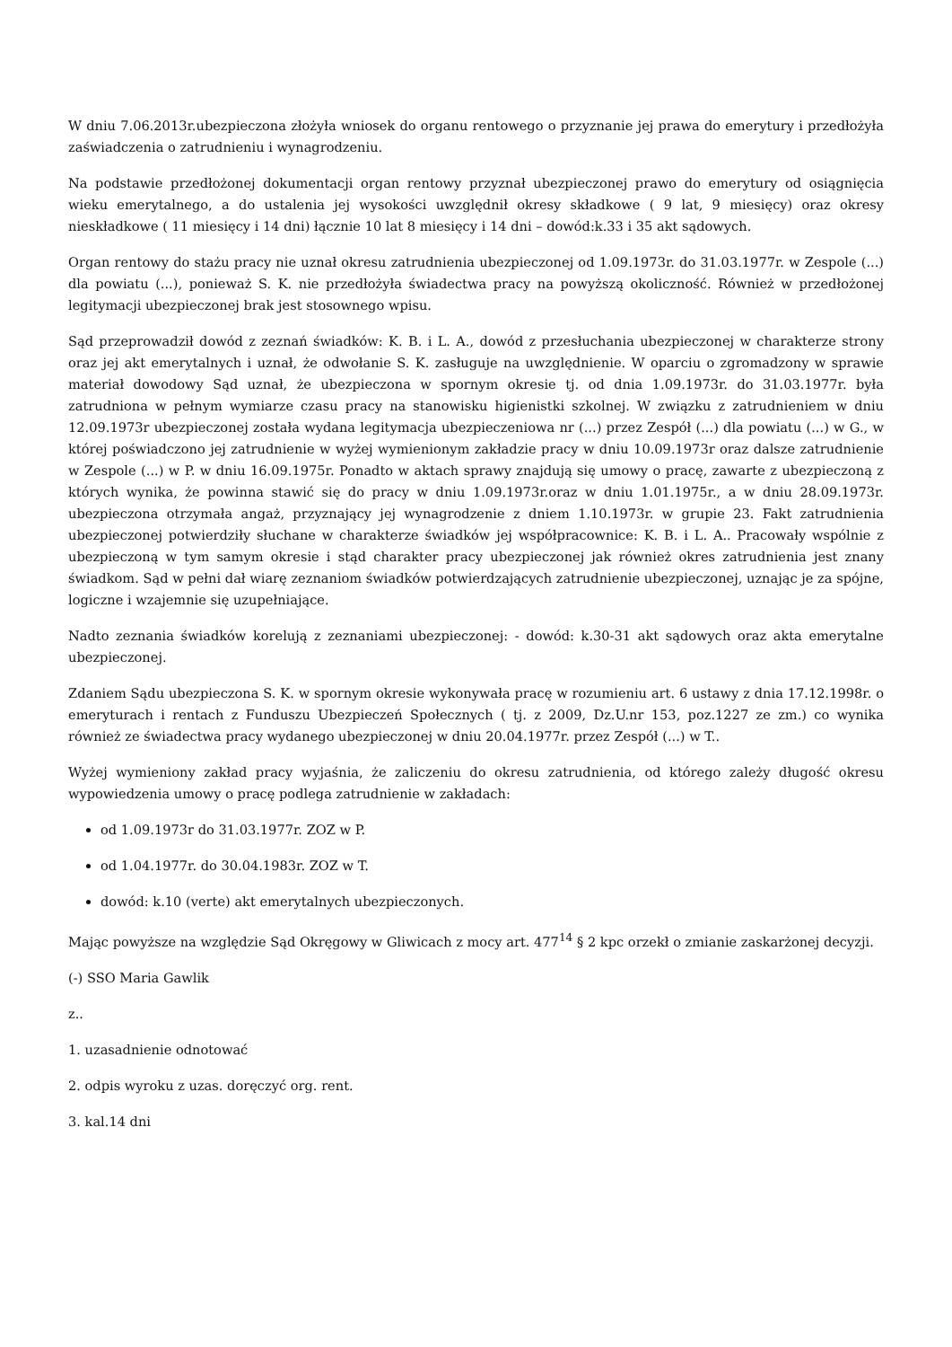W dniu 7.06.2013r.ubezpieczona złożyła wniosek do organu rentowego o przyznanie jej prawa do emerytury i przedłożyła zaświadczenia o zatrudnieniu i wynagrodzeniu.
Na podstawie przedłożonej dokumentacji organ rentowy przyznał ubezpieczonej prawo do emerytury od osiągnięcia wieku emerytalnego, a do ustalenia jej wysokości uwzględnił okresy składkowe ( 9 lat, 9 miesięcy) oraz okresy nieskładkowe ( 11 miesięcy i 14 dni) łącznie 10 lat 8 miesięcy i 14 dni – dowód:k.33 i 35 akt sądowych.
Organ rentowy do stażu pracy nie uznał okresu zatrudnienia ubezpieczonej od 1.09.1973r. do 31.03.1977r. w Zespole (...) dla powiatu (...), ponieważ S. K. nie przedłożyła świadectwa pracy na powyższą okoliczność. Również w przedłożonej legitymacji ubezpieczonej brak jest stosownego wpisu.
Sąd przeprowadził dowód z zeznań świadków: K. B. i L. A., dowód z przesłuchania ubezpieczonej w charakterze strony oraz jej akt emerytalnych i uznał, że odwołanie S. K. zasługuje na uwzględnienie. W oparciu o zgromadzony w sprawie materiał dowodowy Sąd uznał, że ubezpieczona w spornym okresie tj. od dnia 1.09.1973r. do 31.03.1977r. była zatrudniona w pełnym wymiarze czasu pracy na stanowisku higienistki szkolnej. W związku z zatrudnieniem w dniu 12.09.1973r ubezpieczonej została wydana legitymacja ubezpieczeniowa nr (...) przez Zespół (...) dla powiatu (...) w G., w której poświadczono jej zatrudnienie w wyżej wymienionym zakładzie pracy w dniu 10.09.1973r oraz dalsze zatrudnienie w Zespole (...) w P. w dniu 16.09.1975r. Ponadto w aktach sprawy znajdują się umowy o pracę, zawarte z ubezpieczoną z których wynika, że powinna stawić się do pracy w dniu 1.09.1973r.oraz w dniu 1.01.1975r., a w dniu 28.09.1973r. ubezpieczona otrzymała angaż, przyznający jej wynagrodzenie z dniem 1.10.1973r. w grupie 23. Fakt zatrudnienia ubezpieczonej potwierdziły słuchane w charakterze świadków jej współpracownice: K. B. i L. A.. Pracowały wspólnie z ubezpieczoną w tym samym okresie i stąd charakter pracy ubezpieczonej jak również okres zatrudnienia jest znany świadkom. Sąd w pełni dał wiarę zeznaniom świadków potwierdzających zatrudnienie ubezpieczonej, uznając je za spójne, logiczne i wzajemnie się uzupełniające.
Nadto zeznania świadków korelują z zeznaniami ubezpieczonej: - dowód: k.30-31 akt sądowych oraz akta emerytalne ubezpieczonej.
Zdaniem Sądu ubezpieczona S. K. w spornym okresie wykonywała pracę w rozumieniu art. 6 ustawy z dnia 17.12.1998r. o emeryturach i rentach z Funduszu Ubezpieczeń Społecznych ( tj. z 2009, Dz.U.nr 153, poz.1227 ze zm.) co wynika również ze świadectwa pracy wydanego ubezpieczonej w dniu 20.04.1977r. przez Zespół (...) w T..
Wyżej wymieniony zakład pracy wyjaśnia, że zaliczeniu do okresu zatrudnienia, od którego zależy długość okresu wypowiedzenia umowy o pracę podlega zatrudnienie w zakładach:
od 1.09.1973r do 31.03.1977r. ZOZ w P.
od 1.04.1977r. do 30.04.1983r. ZOZ w T.
dowód: k.10 (verte) akt emerytalnych ubezpieczonych.
Mając powyższe na względzie Sąd Okręgowy w Gliwicach z mocy art. 477<sup>14</sup> § 2 kpc orzekł o zmianie zaskarżonej decyzji.
(-) SSO Maria Gawlik
z..
1. uzasadnienie odnotować
2. odpis wyroku z uzas. doręczyć org. rent.
3. kal.14 dni